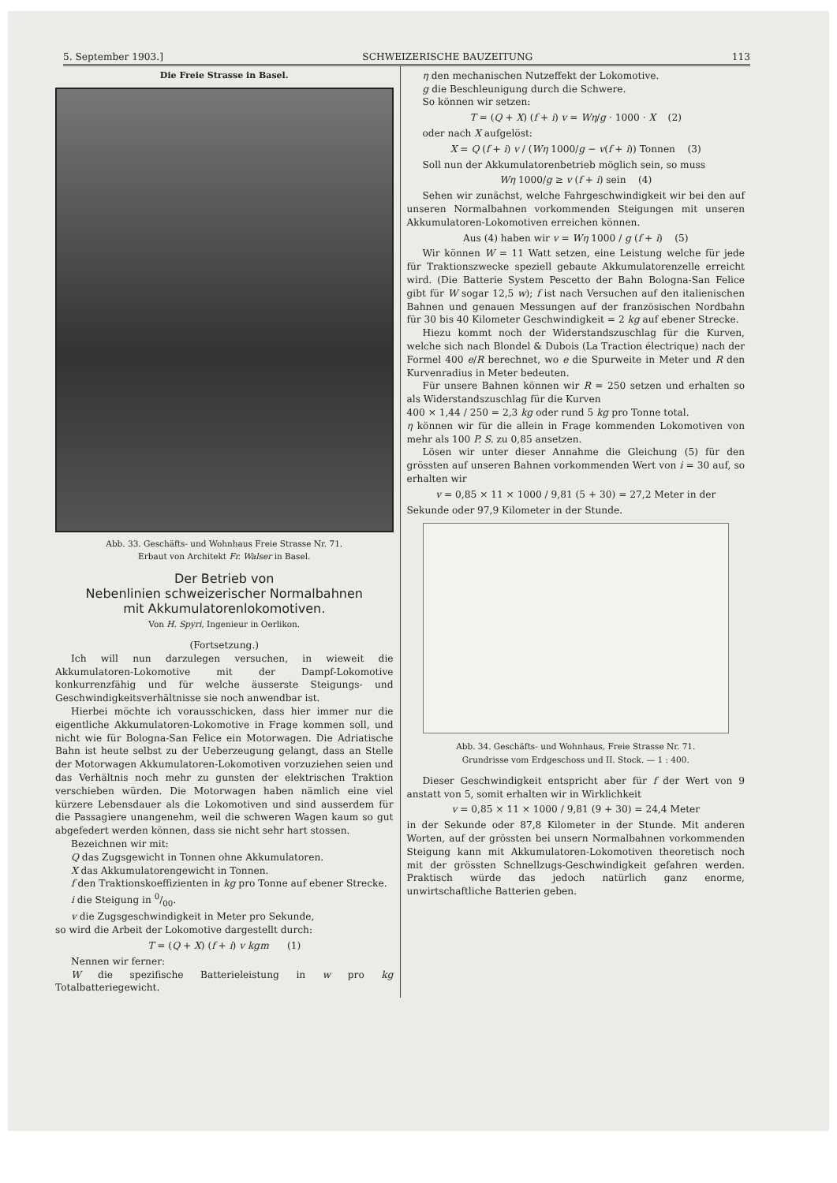5. September 1903.] SCHWEIZERISCHE BAUZEITUNG 113
Die Freie Strasse in Basel.
Abb. 33. Geschäfts- und Wohnhaus Freie Strasse Nr. 71.
Erbaut von Architekt Fr. Walser in Basel.
Der Betrieb von
Nebenlinien schweizerischer Normalbahnen
mit Akkumulatorenlokomotiven.
Von H. Spyri, Ingenieur in Oerlikon.
(Fortsetzung.)
Ich will nun darzulegen versuchen, in wieweit die Akkumulatoren-Lokomotive mit der Dampf-Lokomotive konkurrenzfähig und für welche äusserste Steigungs- und Geschwindigkeitsverhältnisse sie noch anwendbar ist.
Hierbei möchte ich vorausschicken, dass hier immer nur die eigentliche Akkumulatoren-Lokomotive in Frage kommen soll, und nicht wie für Bologna-San Felice ein Motorwagen. Die Adriatische Bahn ist heute selbst zu der Ueberzeugung gelangt, dass an Stelle der Motorwagen Akkumulatoren-Lokomotiven vorzuziehen seien und das Verhältnis noch mehr zu gunsten der elektrischen Traktion verschieben würden. Die Motorwagen haben nämlich eine viel kürzere Lebensdauer als die Lokomotiven und sind ausserdem für die Passagiere unangenehm, weil die schweren Wagen kaum so gut abgefedert werden können, dass sie nicht sehr hart stossen.
Bezeichnen wir mit:
Q das Zugsgewicht in Tonnen ohne Akkumulatoren.
X das Akkumulatorengewicht in Tonnen.
f den Traktionskoeffizienten in kg pro Tonne auf ebener Strecke.
i die Steigung in 0/00.
v die Zugsgeschwindigkeit in Meter pro Sekunde,
so wird die Arbeit der Lokomotive dargestellt durch:
T = (Q + X) (f + i) v kgm (1)
Nennen wir ferner:
W die spezifische Batterieleistung in w pro kg Totalbatteriegewicht.
η den mechanischen Nutzeffekt der Lokomotive.
g die Beschleunigung durch die Schwere.
So können wir setzen:
T = (Q + X) (f + i) v = Wη/g · 1000 · X (2)
oder nach X aufgelöst:
X = Q (f + i) v / (Wη 1000/g − v(f + i)) Tonnen (3)
Soll nun der Akkumulatorenbetrieb möglich sein, so muss
Wη 1000/g ≥ v (f + i) sein (4)
Sehen wir zunächst, welche Fahrgeschwindigkeit wir bei den auf unseren Normalbahnen vorkommenden Steigungen mit unseren Akkumulatoren-Lokomotiven erreichen können.
Aus (4) haben wir v = Wη 1000 / g (f + i) (5)
Wir können W = 11 Watt setzen, eine Leistung welche für jede für Traktionszwecke speziell gebaute Akkumulatorenzelle erreicht wird. (Die Batterie System Pescetto der Bahn Bologna-San Felice gibt für W sogar 12,5 w); f ist nach Versuchen auf den italienischen Bahnen und genauen Messungen auf der französischen Nordbahn für 30 bis 40 Kilometer Geschwindigkeit = 2 kg auf ebener Strecke.
Hiezu kommt noch der Widerstandszuschlag für die Kurven, welche sich nach Blondel & Dubois (La Traction électrique) nach der Formel 400 e/R berechnet, wo e die Spurweite in Meter und R den Kurvenradius in Meter bedeuten.
Für unsere Bahnen können wir R = 250 setzen und erhalten so als Widerstandszuschlag für die Kurven
400 × 1,44 / 250 = 2,3 kg oder rund 5 kg pro Tonne total.
η können wir für die allein in Frage kommenden Lokomotiven von mehr als 100 P. S. zu 0,85 ansetzen.
Lösen wir unter dieser Annahme die Gleichung (5) für den grössten auf unseren Bahnen vorkommenden Wert von i = 30 auf, so erhalten wir
v = 0,85 × 11 × 1000 / 9,81 (5 + 30) = 27,2 Meter in der
Sekunde oder 97,9 Kilometer in der Stunde.
Abb. 34. Geschäfts- und Wohnhaus, Freie Strasse Nr. 71.
Grundrisse vom Erdgeschoss und II. Stock. — 1 : 400.
Dieser Geschwindigkeit entspricht aber für f der Wert von 9 anstatt von 5, somit erhalten wir in Wirklichkeit
v = 0,85 × 11 × 1000 / 9,81 (9 + 30) = 24,4 Meter
in der Sekunde oder 87,8 Kilometer in der Stunde. Mit anderen Worten, auf der grössten bei unsern Normalbahnen vorkommenden Steigung kann mit Akkumulatoren-Lokomotiven theoretisch noch mit der grössten Schnellzugs-Geschwindigkeit gefahren werden. Praktisch würde das jedoch natürlich ganz enorme, unwirtschaftliche Batterien geben.